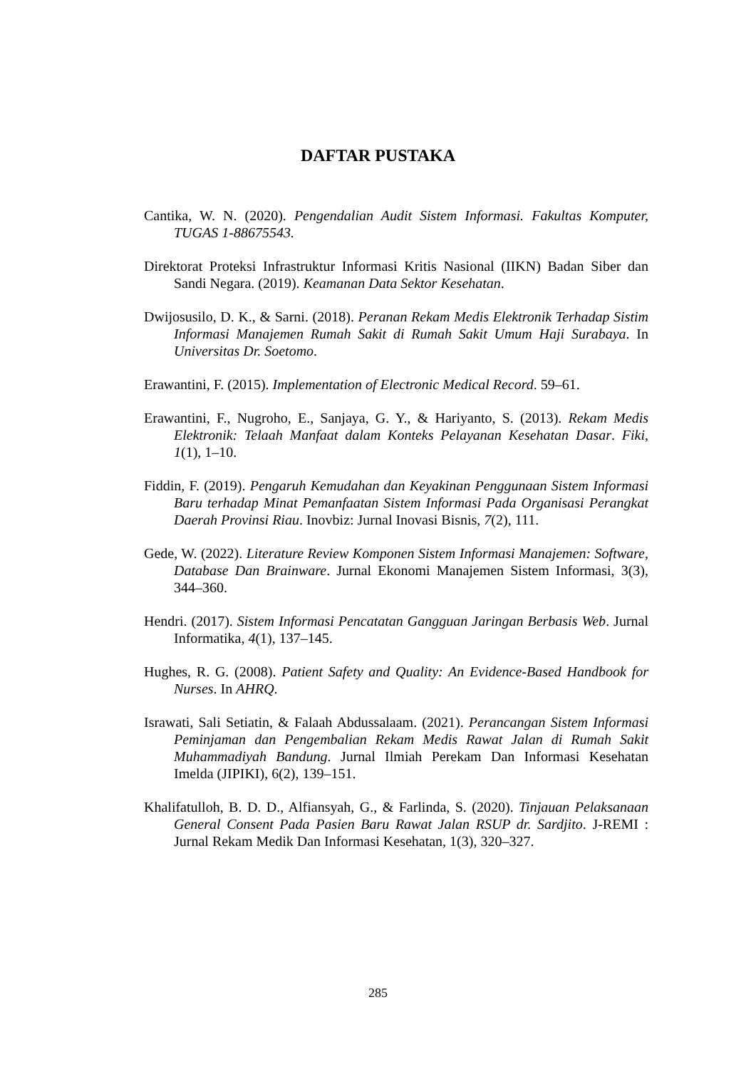DAFTAR PUSTAKA
Cantika, W. N. (2020). Pengendalian Audit Sistem Informasi. Fakultas Komputer, TUGAS 1-88675543.
Direktorat Proteksi Infrastruktur Informasi Kritis Nasional (IIKN) Badan Siber dan Sandi Negara. (2019). Keamanan Data Sektor Kesehatan.
Dwijosusilo, D. K., & Sarni. (2018). Peranan Rekam Medis Elektronik Terhadap Sistim Informasi Manajemen Rumah Sakit di Rumah Sakit Umum Haji Surabaya. In Universitas Dr. Soetomo.
Erawantini, F. (2015). Implementation of Electronic Medical Record. 59–61.
Erawantini, F., Nugroho, E., Sanjaya, G. Y., & Hariyanto, S. (2013). Rekam Medis Elektronik: Telaah Manfaat dalam Konteks Pelayanan Kesehatan Dasar. Fiki, 1(1), 1–10.
Fiddin, F. (2019). Pengaruh Kemudahan dan Keyakinan Penggunaan Sistem Informasi Baru terhadap Minat Pemanfaatan Sistem Informasi Pada Organisasi Perangkat Daerah Provinsi Riau. Inovbiz: Jurnal Inovasi Bisnis, 7(2), 111.
Gede, W. (2022). Literature Review Komponen Sistem Informasi Manajemen: Software, Database Dan Brainware. Jurnal Ekonomi Manajemen Sistem Informasi, 3(3), 344–360.
Hendri. (2017). Sistem Informasi Pencatatan Gangguan Jaringan Berbasis Web. Jurnal Informatika, 4(1), 137–145.
Hughes, R. G. (2008). Patient Safety and Quality: An Evidence-Based Handbook for Nurses. In AHRQ.
Israwati, Sali Setiatin, & Falaah Abdussalaam. (2021). Perancangan Sistem Informasi Peminjaman dan Pengembalian Rekam Medis Rawat Jalan di Rumah Sakit Muhammadiyah Bandung. Jurnal Ilmiah Perekam Dan Informasi Kesehatan Imelda (JIPIKI), 6(2), 139–151.
Khalifatulloh, B. D. D., Alfiansyah, G., & Farlinda, S. (2020). Tinjauan Pelaksanaan General Consent Pada Pasien Baru Rawat Jalan RSUP dr. Sardjito. J-REMI : Jurnal Rekam Medik Dan Informasi Kesehatan, 1(3), 320–327.
285